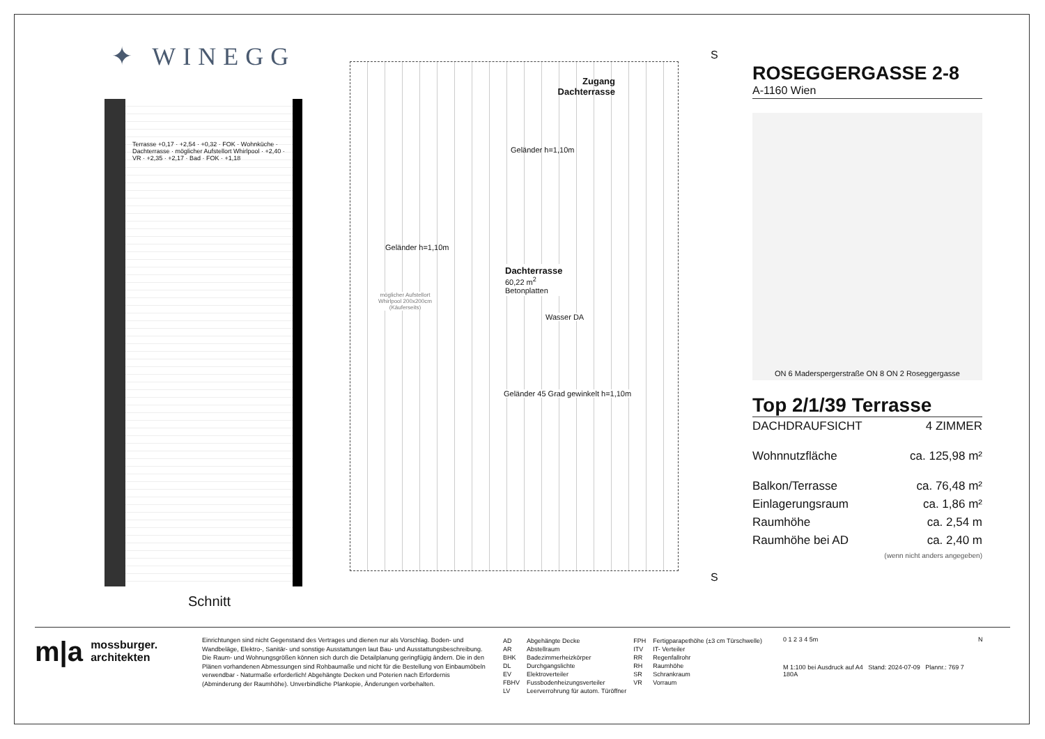✦ WINEGG
Terrasse +0,17 · +2,54 · +0,32 · FOK · Wohnküche · Dachterrasse · möglicher Aufstellort Whirlpool · +2,40 · VR · +2,35 · +2,17 · Bad · FOK · +1,18
Schnitt
S
Zugang
Dachterrasse
Geländer h=1,10m
Geländer h=1,10m
Dachterrasse
60,22 m<sup>2</sup>
Betonplatten
möglicher Aufstellort
Whirlpool 200x200cm
(Käuferseits)
Wasser DA
Geländer 45 Grad gewinkelt h=1,10m
S
ROSEGGERGASSE 2-8
A-1160 Wien
ON 6 Maderspergerstraße ON 8 ON 2 Roseggergasse
Top 2/1/39 Terrasse
| DACHDRAUFSICHT | 4 ZIMMER |
| Wohnnutzfläche | ca. 125,98 m² |
| Balkon/Terrasse | ca. 76,48 m² |
| Einlagerungsraum | ca. 1,86 m² |
| Raumhöhe | ca. 2,54 m |
| Raumhöhe bei AD | ca. 2,40 m |
| | (wenn nicht anders angegeben) |
m|a mossburger.
architekten
Einrichtungen sind nicht Gegenstand des Vertrages und dienen nur als Vorschlag. Boden- und Wandbeläge, Elektro-, Sanitär- und sonstige Ausstattungen laut Bau- und Ausstattungsbeschreibung. Die Raum- und Wohnungsgrößen können sich durch die Detailplanung geringfügig ändern. Die in den Plänen vorhandenen Abmessungen sind Rohbaumaße und nicht für die Bestellung von Einbaumöbeln verwendbar - Naturmaße erforderlich! Abgehängte Decken und Poterien nach Erfordernis (Abminderung der Raumhöhe). Unverbindliche Plankopie, Änderungen vorbehalten.
| AD | Abgehängte Decke | FPH | Fertigparapethöhe (±3 cm Türschwelle) |
| AR | Abstellraum | ITV | IT- Verteiler |
| BHK | Badezimmerheizkörper | RR | Regenfallrohr |
| DL | Durchgangslichte | RH | Raumhöhe |
| EV | Elektroverteiler | SR | Schrankraum |
| FBHV | Fussbodenheizungsverteiler | VR | Vorraum |
| LV | Leerverrohrung für autom. Türöffner | | |
0 1 2 3 4 5m
M 1:100 bei Ausdruck auf A4 Stand: 2024-07-09 Plannr.: 769 7 180A
N